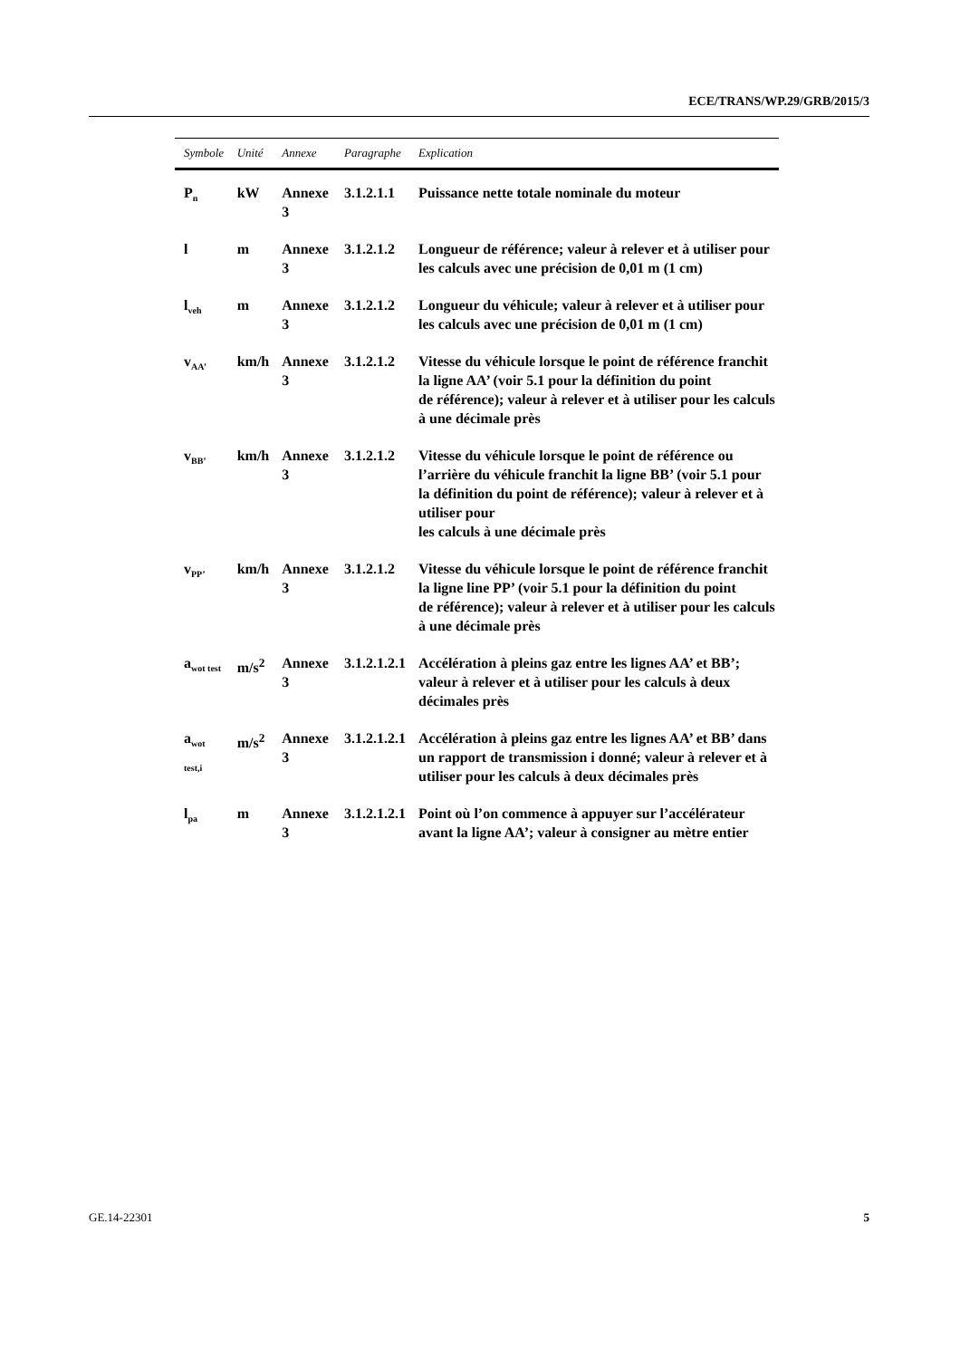ECE/TRANS/WP.29/GRB/2015/3
| Symbole | Unité | Annexe | Paragraphe | Explication |
| --- | --- | --- | --- | --- |
| P<sub>n</sub> | kW | Annexe 3 | 3.1.2.1.1 | Puissance nette totale nominale du moteur |
| l | m | Annexe 3 | 3.1.2.1.2 | Longueur de référence; valeur à relever et à utiliser pour les calculs avec une précision de 0,01 m (1 cm) |
| l<sub>veh</sub> | m | Annexe 3 | 3.1.2.1.2 | Longueur du véhicule; valeur à relever et à utiliser pour les calculs avec une précision de 0,01 m (1 cm) |
| v<sub>AA’</sub> | km/h | Annexe 3 | 3.1.2.1.2 | Vitesse du véhicule lorsque le point de référence franchit la ligne AA’ (voir 5.1 pour la définition du point de référence); valeur à relever et à utiliser pour les calculs à une décimale près |
| v<sub>BB’</sub> | km/h | Annexe 3 | 3.1.2.1.2 | Vitesse du véhicule lorsque le point de référence ou l’arrière du véhicule franchit la ligne BB’ (voir 5.1 pour la définition du point de référence); valeur à relever et à utiliser pour les calculs à une décimale près |
| v<sub>PP’</sub> | km/h | Annexe 3 | 3.1.2.1.2 | Vitesse du véhicule lorsque le point de référence franchit la ligne line PP’ (voir 5.1 pour la définition du point de référence); valeur à relever et à utiliser pour les calculs à une décimale près |
| a<sub>wot test</sub> | m/s<sup>2</sup> | Annexe 3 | 3.1.2.1.2.1 | Accélération à pleins gaz entre les lignes AA’ et BB’; valeur à relever et à utiliser pour les calculs à deux décimales près |
| a<sub>wot test,i</sub> | m/s<sup>2</sup> | Annexe 3 | 3.1.2.1.2.1 | Accélération à pleins gaz entre les lignes AA’ et BB’ dans un rapport de transmission i donné; valeur à relever et à utiliser pour les calculs à deux décimales près |
| l<sub>pa</sub> | m | Annexe 3 | 3.1.2.1.2.1 | Point où l’on commence à appuyer sur l’accélérateur avant la ligne AA’; valeur à consigner au mètre entier |
GE.14-22301 5